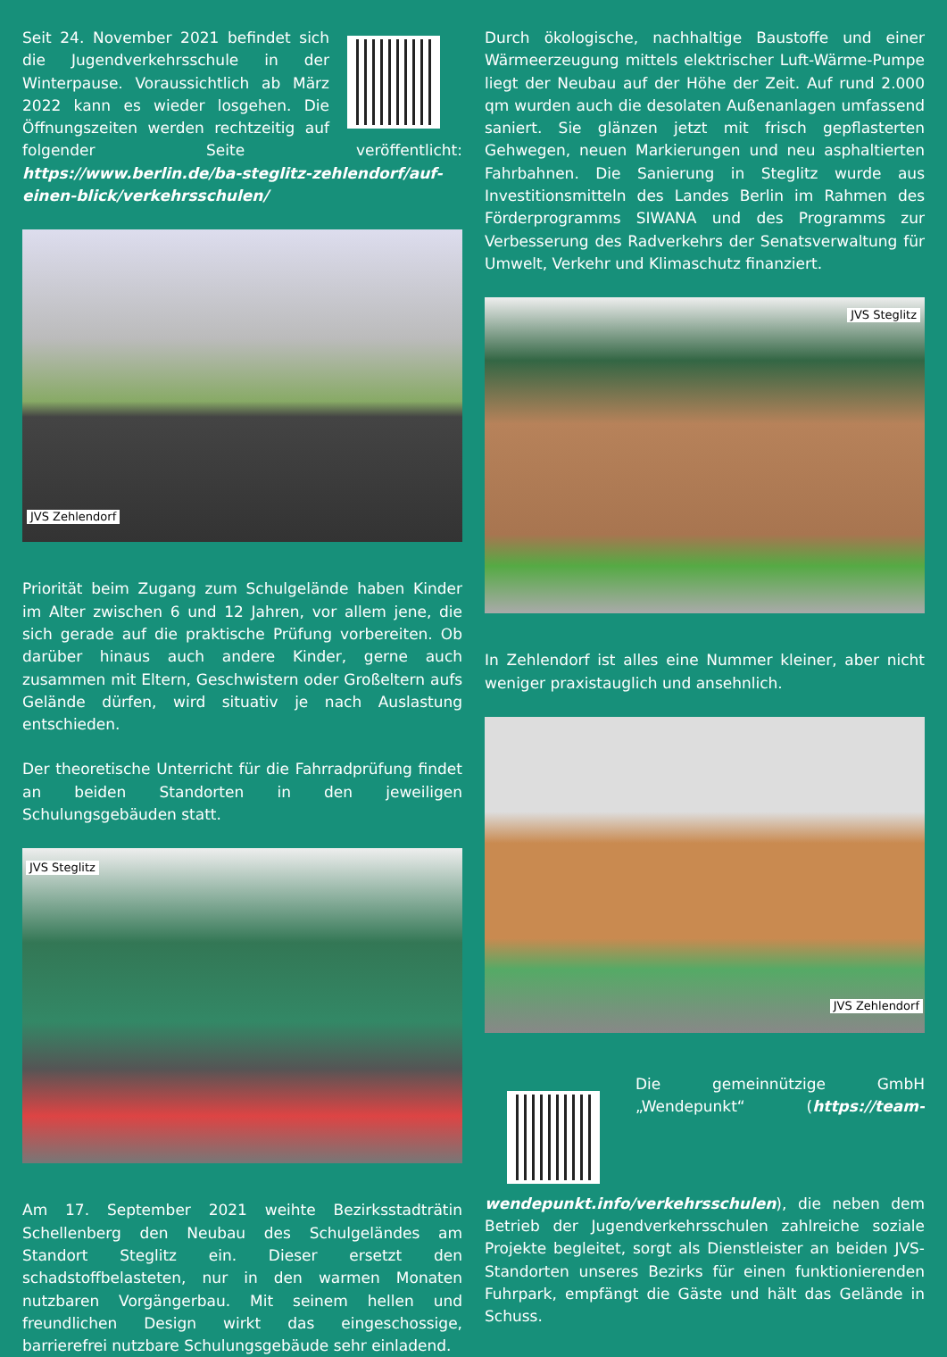Seit 24. November 2021 befindet sich die Jugendverkehrsschule in der Winterpause. Voraussichtlich ab März 2022 kann es wieder losgehen. Die Öffnungszeiten werden rechtzeitig auf folgender Seite veröffentlicht: https://www.berlin.de/ba-steglitz-zehlendorf/auf-einen-blick/verkehrsschulen/
JVS Zehlendorf
Priorität beim Zugang zum Schulgelände haben Kinder im Alter zwischen 6 und 12 Jahren, vor allem jene, die sich gerade auf die praktische Prüfung vorbereiten. Ob darüber hinaus auch andere Kinder, gerne auch zusammen mit Eltern, Geschwistern oder Großeltern aufs Gelände dürfen, wird situativ je nach Auslastung entschieden.
Der theoretische Unterricht für die Fahrradprüfung findet an beiden Standorten in den jeweiligen Schulungsgebäuden statt.
JVS Steglitz
Am 17. September 2021 weihte Bezirksstadträtin Schellenberg den Neubau des Schulgeländes am Standort Steglitz ein. Dieser ersetzt den schadstoffbelasteten, nur in den warmen Monaten nutzbaren Vorgängerbau. Mit seinem hellen und freundlichen Design wirkt das eingeschossige, barrierefrei nutzbare Schulungsgebäude sehr einladend.
Durch ökologische, nachhaltige Baustoffe und einer Wärmeerzeugung mittels elektrischer Luft-Wärme-Pumpe liegt der Neubau auf der Höhe der Zeit. Auf rund 2.000 qm wurden auch die desolaten Außenanlagen umfassend saniert. Sie glänzen jetzt mit frisch gepflasterten Gehwegen, neuen Markierungen und neu asphaltierten Fahrbahnen. Die Sanierung in Steglitz wurde aus Investitionsmitteln des Landes Berlin im Rahmen des Förderprogramms SIWANA und des Programms zur Verbesserung des Radverkehrs der Senatsverwaltung für Umwelt, Verkehr und Klimaschutz finanziert.
JVS Steglitz
In Zehlendorf ist alles eine Nummer kleiner, aber nicht weniger praxistauglich und ansehnlich.
JVS Zehlendorf
Die gemeinnützige GmbH „Wendepunkt“ (https://team-wendepunkt.info/verkehrsschulen), die neben dem Betrieb der Jugendverkehrsschulen zahlreiche soziale Projekte begleitet, sorgt als Dienstleister an beiden JVS-Standorten unseres Bezirks für einen funktionierenden Fuhrpark, empfängt die Gäste und hält das Gelände in Schuss.